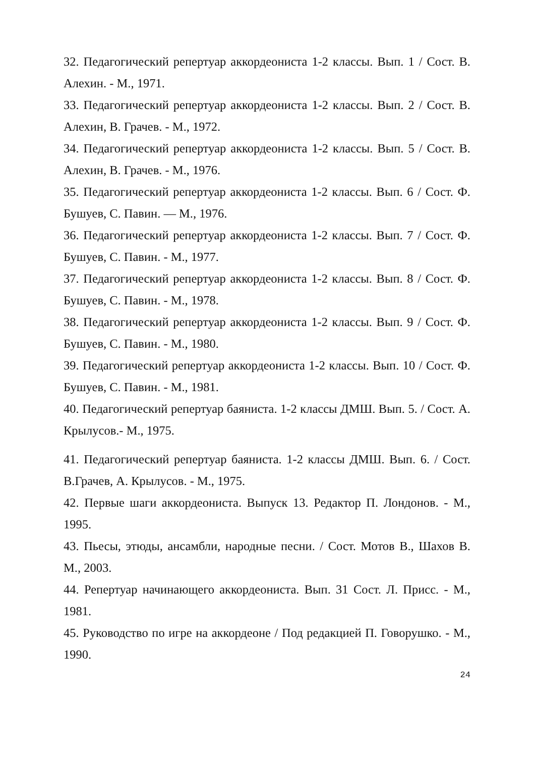32. Педагогический репертуар аккордеониста 1-2 классы. Вып. 1 / Сост. В. Алехин. - М., 1971.
33. Педагогический репертуар аккордеониста 1-2 классы. Вып. 2 / Сост. В. Алехин, В. Грачев. - М., 1972.
34. Педагогический репертуар аккордеониста 1-2 классы. Вып. 5 / Сост. В. Алехин, В. Грачев. - М., 1976.
35. Педагогический репертуар аккордеониста 1-2 классы. Вып. 6 / Сост. Ф. Бушуев, С. Павин. — М., 1976.
36. Педагогический репертуар аккордеониста 1-2 классы. Вып. 7 / Сост. Ф. Бушуев, С. Павин. - М., 1977.
37. Педагогический репертуар аккордеониста 1-2 классы. Вып. 8 / Сост. Ф. Бушуев, С. Павин. - М., 1978.
38. Педагогический репертуар аккордеониста 1-2 классы. Вып. 9 / Сост. Ф. Бушуев, С. Павин. - М., 1980.
39. Педагогический репертуар аккордеониста 1-2 классы. Вып. 10 / Сост. Ф. Бушуев, С. Павин. - М., 1981.
40. Педагогический репертуар баяниста. 1-2 классы ДМШ. Вып. 5. / Сост. А. Крылусов.- М., 1975.
41. Педагогический репертуар баяниста. 1-2 классы ДМШ. Вып. 6. / Сост. В.Грачев, А. Крылусов. - М., 1975.
42. Первые шаги аккордеониста. Выпуск 13. Редактор П. Лондонов. - М., 1995.
43. Пьесы, этюды, ансамбли, народные песни. / Сост. Мотов В., Шахов В. М., 2003.
44. Репертуар начинающего аккордеониста. Вып. 31 Сост. Л. Присс. - М., 1981.
45. Руководство по игре на аккордеоне / Под редакцией П. Говорушко. - М., 1990.
24